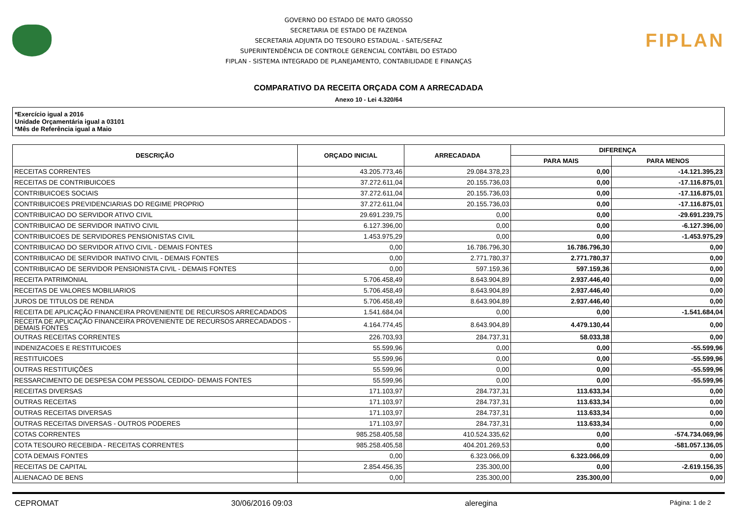GOVERNO DO ESTADO DE MATO GROSSO
SECRETARIA DE ESTADO DE FAZENDA
SECRETARIA ADJUNTA DO TESOURO ESTADUAL - SATE/SEFAZ
SUPERINTENDÊNCIA DE CONTROLE GERENCIAL CONTÁBIL DO ESTADO
FIPLAN - SISTEMA INTEGRADO DE PLANEJAMENTO, CONTABILIDADE E FINANÇAS
FIPLAN
COMPARATIVO DA RECEITA ORÇADA COM A ARRECADADA
Anexo 10 - Lei 4.320/64
*Exercício igual a 2016
Unidade Orçamentária igual a 03101
*Mês de Referência igual a Maio
| DESCRIÇÃO | ORÇADO INICIAL | ARRECADADA | DIFERENÇA | |
| --- | --- | --- | --- | --- |
| | | | PARA MAIS | PARA MENOS |
| RECEITAS CORRENTES | 43.205.773,46 | 29.084.378,23 | 0,00 | -14.121.395,23 |
| RECEITAS DE CONTRIBUICOES | 37.272.611,04 | 20.155.736,03 | 0,00 | -17.116.875,01 |
| CONTRIBUICOES SOCIAIS | 37.272.611,04 | 20.155.736,03 | 0,00 | -17.116.875,01 |
| CONTRIBUICOES PREVIDENCIARIAS DO REGIME PROPRIO | 37.272.611,04 | 20.155.736,03 | 0,00 | -17.116.875,01 |
| CONTRIBUICAO DO SERVIDOR ATIVO CIVIL | 29.691.239,75 | 0,00 | 0,00 | -29.691.239,75 |
| CONTRIBUICAO DE SERVIDOR INATIVO CIVIL | 6.127.396,00 | 0,00 | 0,00 | -6.127.396,00 |
| CONTRIBUICOES DE SERVIDORES PENSIONISTAS CIVIL | 1.453.975,29 | 0,00 | 0,00 | -1.453.975,29 |
| CONTRIBUICAO DO SERVIDOR ATIVO CIVIL - DEMAIS FONTES | 0,00 | 16.786.796,30 | 16.786.796,30 | 0,00 |
| CONTRIBUICAO DE SERVIDOR INATIVO CIVIL - DEMAIS FONTES | 0,00 | 2.771.780,37 | 2.771.780,37 | 0,00 |
| CONTRIBUICAO DE SERVIDOR PENSIONISTA CIVIL - DEMAIS FONTES | 0,00 | 597.159,36 | 597.159,36 | 0,00 |
| RECEITA PATRIMONIAL | 5.706.458,49 | 8.643.904,89 | 2.937.446,40 | 0,00 |
| RECEITAS DE VALORES MOBILIARIOS | 5.706.458,49 | 8.643.904,89 | 2.937.446,40 | 0,00 |
| JUROS DE TITULOS DE RENDA | 5.706.458,49 | 8.643.904,89 | 2.937.446,40 | 0,00 |
| RECEITA DE APLICAÇÃO FINANCEIRA PROVENIENTE DE RECURSOS ARRECADADOS | 1.541.684,04 | 0,00 | 0,00 | -1.541.684,04 |
| RECEITA DE APLICAÇÃO FINANCEIRA PROVENIENTE DE RECURSOS ARRECADADOS - DEMAIS FONTES | 4.164.774,45 | 8.643.904,89 | 4.479.130,44 | 0,00 |
| OUTRAS RECEITAS CORRENTES | 226.703,93 | 284.737,31 | 58.033,38 | 0,00 |
| INDENIZACOES E RESTITUICOES | 55.599,96 | 0,00 | 0,00 | -55.599,96 |
| RESTITUICOES | 55.599,96 | 0,00 | 0,00 | -55.599,96 |
| OUTRAS RESTITUIÇÕES | 55.599,96 | 0,00 | 0,00 | -55.599,96 |
| RESSARCIMENTO DE DESPESA COM PESSOAL CEDIDO- DEMAIS FONTES | 55.599,96 | 0,00 | 0,00 | -55.599,96 |
| RECEITAS DIVERSAS | 171.103,97 | 284.737,31 | 113.633,34 | 0,00 |
| OUTRAS RECEITAS | 171.103,97 | 284.737,31 | 113.633,34 | 0,00 |
| OUTRAS RECEITAS DIVERSAS | 171.103,97 | 284.737,31 | 113.633,34 | 0,00 |
| OUTRAS RECEITAS DIVERSAS - OUTROS PODERES | 171.103,97 | 284.737,31 | 113.633,34 | 0,00 |
| COTAS CORRENTES | 985.258.405,58 | 410.524.335,62 | 0,00 | -574.734.069,96 |
| COTA TESOURO RECEBIDA - RECEITAS CORRENTES | 985.258.405,58 | 404.201.269,53 | 0,00 | -581.057.136,05 |
| COTA DEMAIS FONTES | 0,00 | 6.323.066,09 | 6.323.066,09 | 0,00 |
| RECEITAS DE CAPITAL | 2.854.456,35 | 235.300,00 | 0,00 | -2.619.156,35 |
| ALIENACAO DE BENS | 0,00 | 235.300,00 | 235.300,00 | 0,00 |
CEPROMAT 30/06/2016 09:03 aleregina Página: 1 de 2